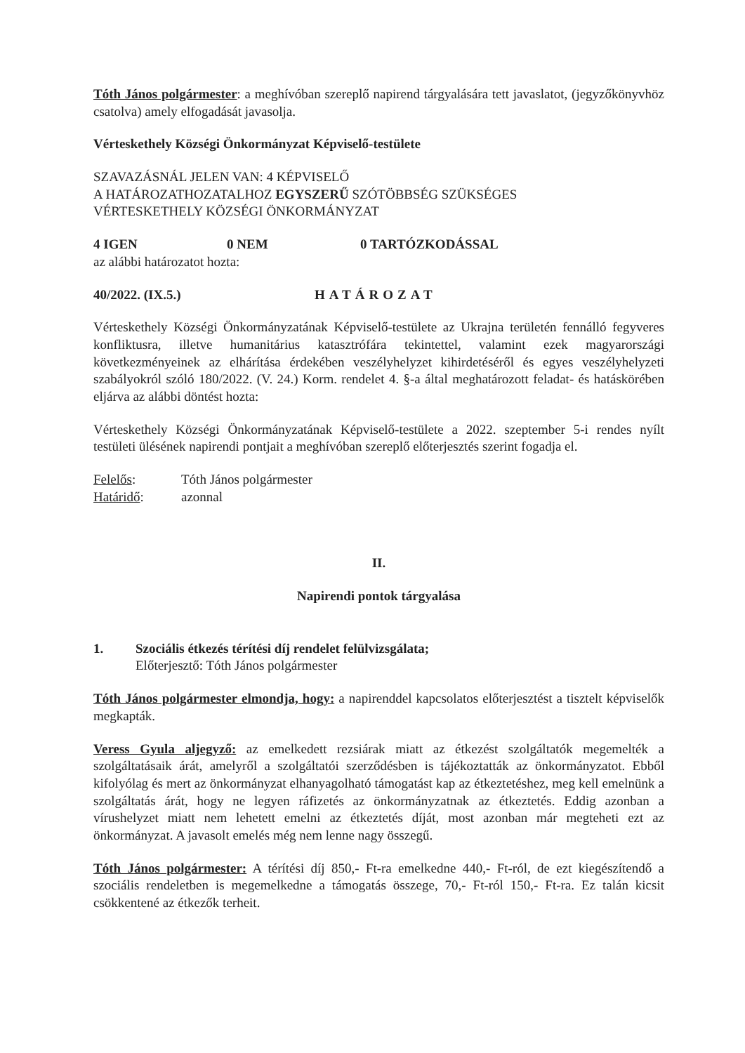Tóth János polgármester: a meghívóban szereplő napirend tárgyalására tett javaslatot, (jegyzőkönyvhöz csatolva) amely elfogadását javasolja.
Vérteskethely Községi Önkormányzat Képviselő-testülete
SZAVAZÁSNÁL JELEN VAN: 4 KÉPVISELŐ
A HATÁROZATHOZATALHOZ EGYSZERŰ SZÓTÖBBSÉG SZÜKSÉGES
VÉRTESKETHELY KÖZSÉGI ÖNKORMÁNYZAT
4 IGEN 0 NEM 0 TARTÓZKODÁSSAL
az alábbi határozatot hozta:
40/2022. (IX.5.) HATÁROZAT
Vérteskethely Községi Önkormányzatának Képviselő-testülete az Ukrajna területén fennálló fegyveres konfliktusra, illetve humanitárius katasztrófára tekintettel, valamint ezek magyarországi következményeinek az elhárítása érdekében veszélyhelyzet kihirdetéséről és egyes veszélyhelyzeti szabályokról szóló 180/2022. (V. 24.) Korm. rendelet 4. §-a által meghatározott feladat- és hatáskörében eljárva az alábbi döntést hozta:
Vérteskethely Községi Önkormányzatának Képviselő-testülete a 2022. szeptember 5-i rendes nyílt testületi ülésének napirendi pontjait a meghívóban szereplő előterjesztés szerint fogadja el.
Felelős: Tóth János polgármester
Határidő: azonnal
II.
Napirendi pontok tárgyalása
1. Szociális étkezés térítési díj rendelet felülvizsgálata;
Előterjesztő: Tóth János polgármester
Tóth János polgármester elmondja, hogy: a napirenddel kapcsolatos előterjesztést a tisztelt képviselők megkapták.
Veress Gyula aljegyző: az emelkedett rezsiárak miatt az étkezést szolgáltatók megemelték a szolgáltatásaik árát, amelyről a szolgáltatói szerződésben is tájékoztatták az önkormányzatot. Ebből kifolyólag és mert az önkormányzat elhanyagolható támogatást kap az étkeztetéshez, meg kell emelnünk a szolgáltatás árát, hogy ne legyen ráfizetés az önkormányzatnak az étkeztetés. Eddig azonban a vírushelyzet miatt nem lehetett emelni az étkeztetés díját, most azonban már megteheti ezt az önkormányzat. A javasolt emelés még nem lenne nagy összegű.
Tóth János polgármester: A térítési díj 850,- Ft-ra emelkedne 440,- Ft-ról, de ezt kiegészítendő a szociális rendeletben is megemelkedne a támogatás összege, 70,- Ft-ról 150,- Ft-ra. Ez talán kicsit csökkentené az étkezők terheit.